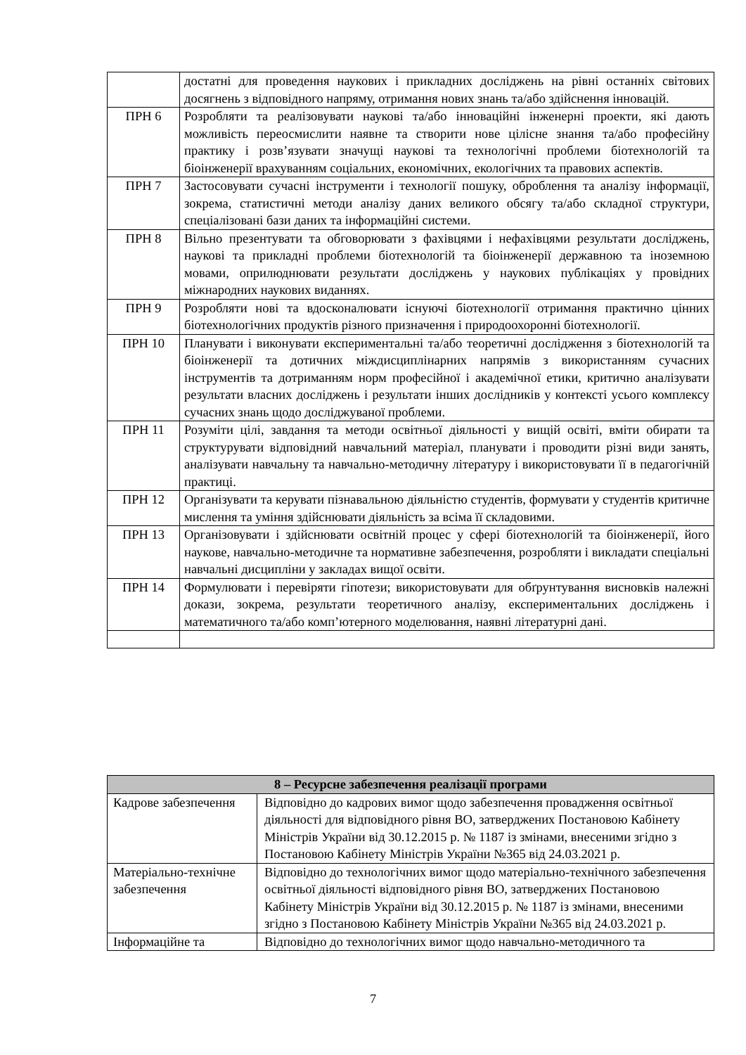| | достатні для проведення наукових і прикладних досліджень на рівні останніх світових досягнень з відповідного напряму, отримання нових знань та/або здійснення інновацій. |
| ПРН 6 | Розробляти та реалізовувати наукові та/або інноваційні інженерні проекти, які дають можливість переосмислити наявне та створити нове цілісне знання та/або професійну практику і розв’язувати значущі наукові та технологічні проблеми біотехнологій та біоінженерії врахуванням соціальних, економічних, екологічних та правових аспектів. |
| ПРН 7 | Застосовувати сучасні інструменти і технології пошуку, оброблення та аналізу інформації, зокрема, статистичні методи аналізу даних великого обсягу та/або складної структури, спеціалізовані бази даних та інформаційні системи. |
| ПРН 8 | Вільно презентувати та обговорювати з фахівцями і нефахівцями результати досліджень, наукові та прикладні проблеми біотехнологій та біоінженерії державною та іноземною мовами, оприлюднювати результати досліджень у наукових публікаціях у провідних міжнародних наукових виданнях. |
| ПРН 9 | Розробляти нові та вдосконалювати існуючі біотехнології отримання практично цінних біотехнологічних продуктів різного призначення і природоохоронні біотехнології. |
| ПРН 10 | Планувати і виконувати експериментальні та/або теоретичні дослідження з біотехнологій та біоінженерії та дотичних міждисциплінарних напрямів з використанням сучасних інструментів та дотриманням норм професійної і академічної етики, критично аналізувати результати власних досліджень і результати інших дослідників у контексті усього комплексу сучасних знань щодо досліджуваної проблеми. |
| ПРН 11 | Розуміти цілі, завдання та методи освітньої діяльності у вищій освіті, вміти обирати та структурувати відповідний навчальний матеріал, планувати і проводити різні види занять, аналізувати навчальну та навчально-методичну літературу і використовувати її в педагогічній практиці. |
| ПРН 12 | Організувати та керувати пізнавальною діяльністю студентів, формувати у студентів критичне мислення та уміння здійснювати діяльність за всіма її складовими. |
| ПРН 13 | Організовувати і здійснювати освітній процес у сфері біотехнологій та біоінженерії, його наукове, навчально-методичне та нормативне забезпечення, розробляти і викладати спеціальні навчальні дисципліни у закладах вищої освіти. |
| ПРН 14 | Формулювати і перевіряти гіпотези; використовувати для обґрунтування висновків належні докази, зокрема, результати теоретичного аналізу, експериментальних досліджень і математичного та/або комп’ютерного моделювання, наявні літературні дані. |
| 8 – Ресурсне забезпечення реалізації програми | |
| Кадрове забезпечення | Відповідно до кадрових вимог щодо забезпечення провадження освітньої діяльності для відповідного рівня ВО, затверджених Постановою Кабінету Міністрів України від 30.12.2015 р. № 1187 із змінами, внесеними згідно з Постановою Кабінету Міністрів України №365 від 24.03.2021 р. |
| Матеріально-технічне забезпечення | Відповідно до технологічних вимог щодо матеріально-технічного забезпечення освітньої діяльності відповідного рівня ВО, затверджених Постановою Кабінету Міністрів України від 30.12.2015 р. № 1187 із змінами, внесеними згідно з Постановою Кабінету Міністрів України №365 від 24.03.2021 р. |
| Інформаційне та | Відповідно до технологічних вимог щодо навчально-методичного та |
7